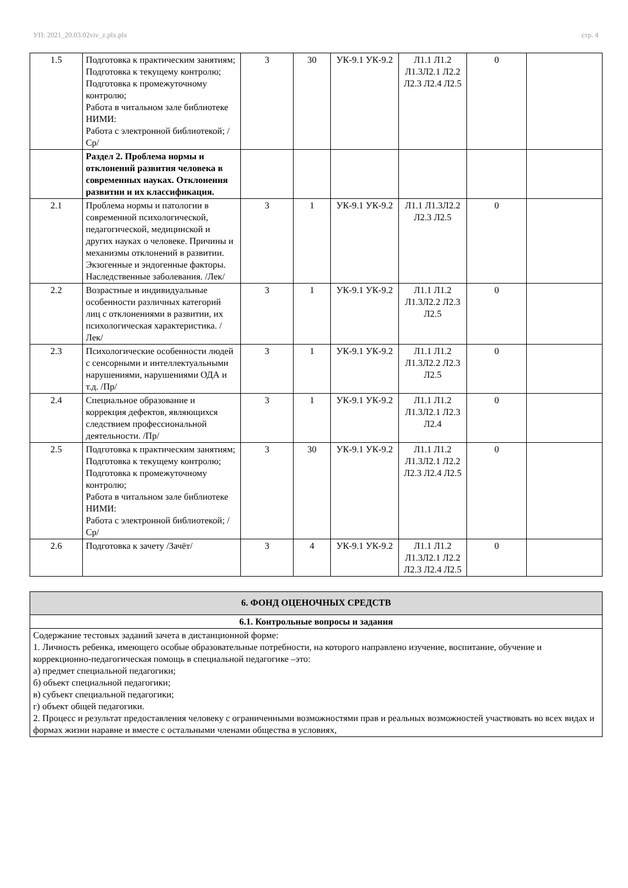УП: 2021_20.03.02viv_z.plx.plx стр. 4
| 1.5 | Подготовка к практическим занятиям; Подготовка к текущему контролю; Подготовка к промежуточному контролю; Работа в читальном зале библиотеке НИМИ: Работа с электронной библиотекой; /Ср/ | 3 | 30 | УК-9.1 УК-9.2 | Л1.1 Л1.2 Л1.3Л2.1 Л2.2 Л2.3 Л2.4 Л2.5 | 0 | |
| | Раздел 2. Проблема нормы и отклонений развития человека в современных науках. Отклонения развитии и их классификация. | | | | | | |
| 2.1 | Проблема нормы и патологии в современной психологической, педагогической, медицинской и других науках о человеке. Причины и механизмы отклонений в развитии. Экзогенные и эндогенные факторы. Наследственные заболевания. /Лек/ | 3 | 1 | УК-9.1 УК-9.2 | Л1.1 Л1.3Л2.2 Л2.3 Л2.5 | 0 | |
| 2.2 | Возрастные и индивидуальные особенности различных категорий лиц с отклонениями в развитии, их психологическая характеристика. /Лек/ | 3 | 1 | УК-9.1 УК-9.2 | Л1.1 Л1.2 Л1.3Л2.2 Л2.3 Л2.5 | 0 | |
| 2.3 | Психологические особенности людей с сенсорными и интеллектуальными нарушениями, нарушениями ОДА и т.д. /Пр/ | 3 | 1 | УК-9.1 УК-9.2 | Л1.1 Л1.2 Л1.3Л2.2 Л2.3 Л2.5 | 0 | |
| 2.4 | Специальное образование и коррекция дефектов, являющихся следствием профессиональной деятельности. /Пр/ | 3 | 1 | УК-9.1 УК-9.2 | Л1.1 Л1.2 Л1.3Л2.1 Л2.3 Л2.4 | 0 | |
| 2.5 | Подготовка к практическим занятиям; Подготовка к текущему контролю; Подготовка к промежуточному контролю; Работа в читальном зале библиотеке НИМИ: Работа с электронной библиотекой; /Ср/ | 3 | 30 | УК-9.1 УК-9.2 | Л1.1 Л1.2 Л1.3Л2.1 Л2.2 Л2.3 Л2.4 Л2.5 | 0 | |
| 2.6 | Подготовка к зачету /Зачёт/ | 3 | 4 | УК-9.1 УК-9.2 | Л1.1 Л1.2 Л1.3Л2.1 Л2.2 Л2.3 Л2.4 Л2.5 | 0 | |
| 6. ФОНД ОЦЕНОЧНЫХ СРЕДСТВ |
| 6.1. Контрольные вопросы и задания |
| Содержание тестовых заданий зачета в дистанционной форме: 1. Личность ребенка, имеющего особые образовательные потребности, на которого направлено изучение, воспитание, обучение и коррекционно-педагогическая помощь в специальной педагогике –это: а) предмет специальной педагогики; б) объект специальной педагогики; в) субъект специальной педагогики; г) объект общей педагогики. 2. Процесс и результат предоставления человеку с ограниченными возможностями прав и реальных возможностей участвовать во всех видах и формах жизни наравне и вместе с остальными членами общества в условиях, |